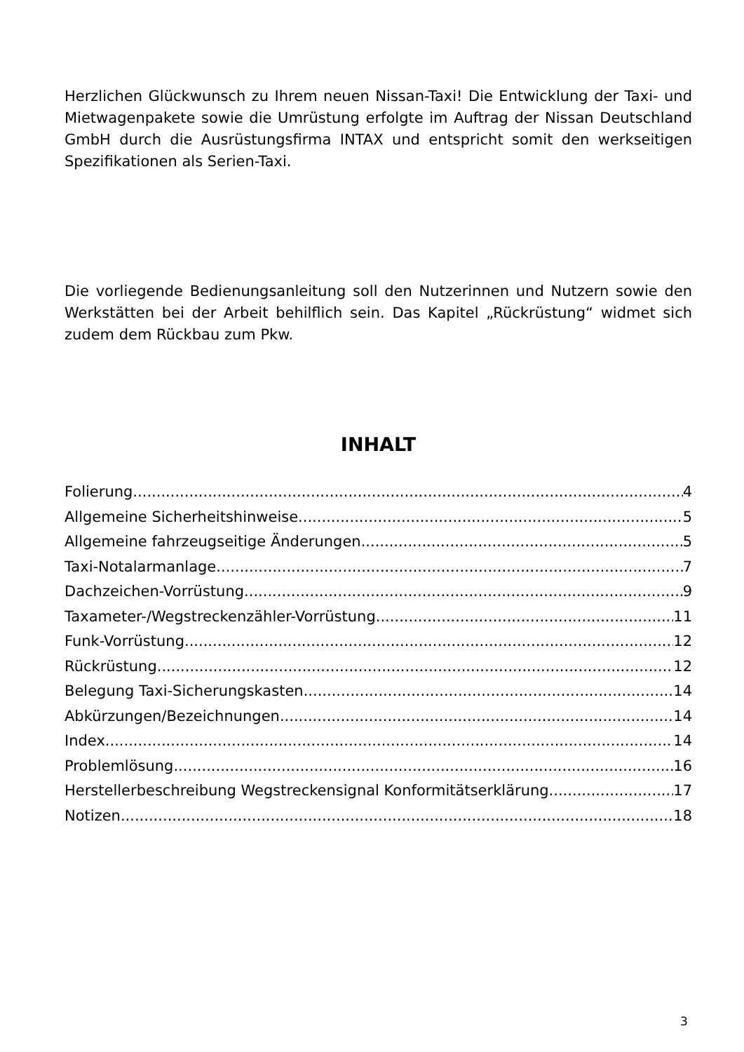Herzlichen Glückwunsch zu Ihrem neuen Nissan-Taxi! Die Entwicklung der Taxi- und Mietwagenpakete sowie die Umrüstung erfolgte im Auftrag der Nissan Deutschland GmbH durch die Ausrüstungsfirma INTAX und entspricht somit den werkseitigen Spezifikationen als Serien-Taxi.
Die vorliegende Bedienungsanleitung soll den Nutzerinnen und Nutzern sowie den Werkstätten bei der Arbeit behilflich sein. Das Kapitel „Rückrüstung“ widmet sich zudem dem Rückbau zum Pkw.
INHALT
Folierung 4
Allgemeine Sicherheitshinweise 5
Allgemeine fahrzeugseitige Änderungen 5
Taxi-Notalarmanlage 7
Dachzeichen-Vorrüstung 9
Taxameter-/Wegstreckenzähler-Vorrüstung 11
Funk-Vorrüstung 12
Rückrüstung 12
Belegung Taxi-Sicherungskasten 14
Abkürzungen/Bezeichnungen 14
Index 14
Problemlösung 16
Herstellerbeschreibung Wegstreckensignal Konformitätserklärung 17
Notizen 18
3